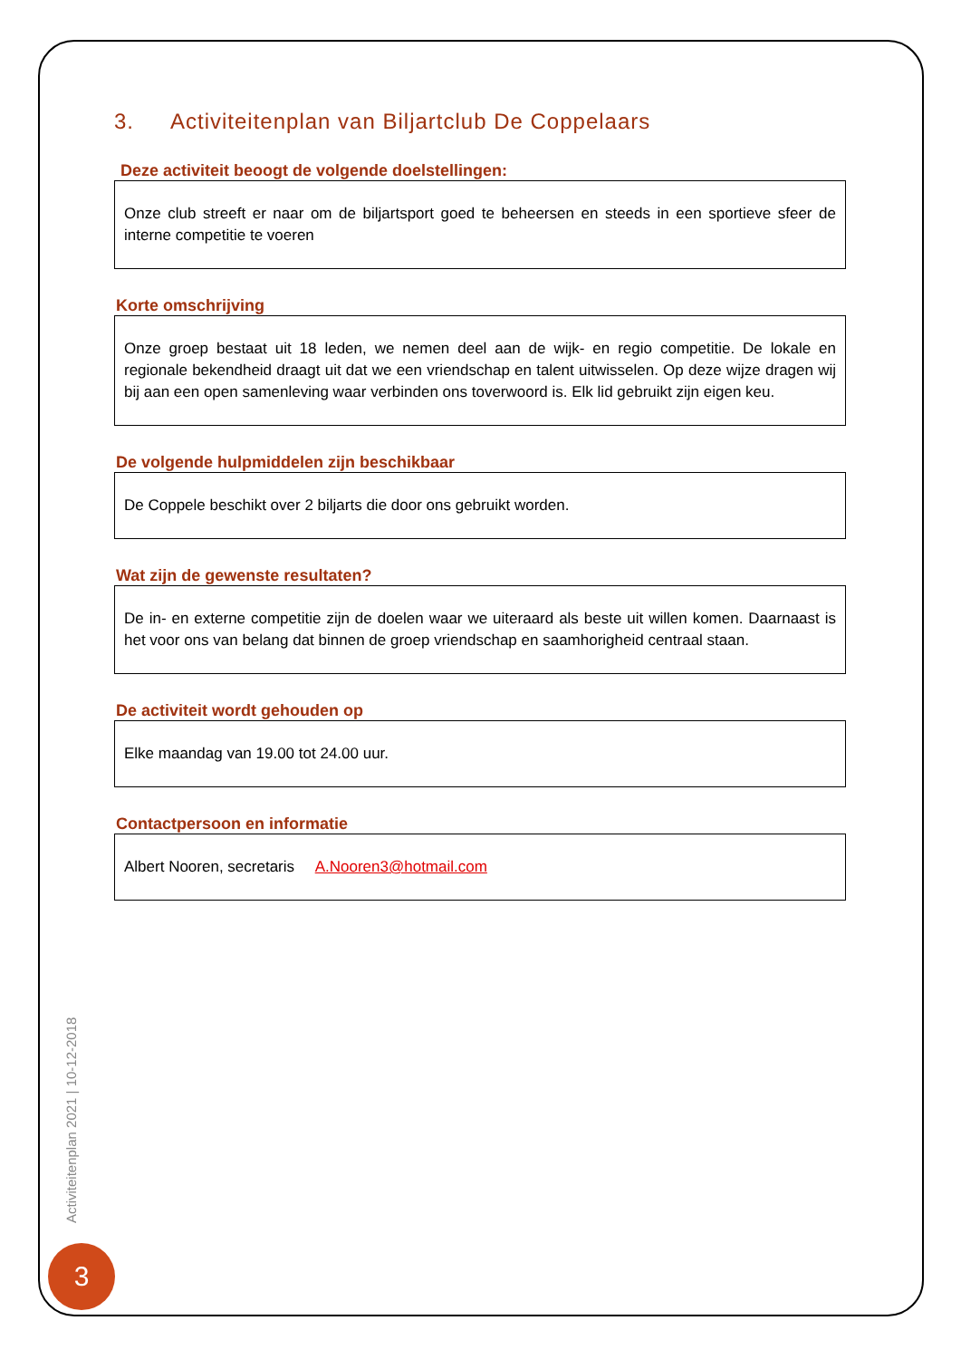3. Activiteitenplan van Biljartclub De Coppelaars
Deze activiteit beoogt de volgende doelstellingen:
Onze club streeft er naar om de biljartsport goed te beheersen en steeds in een sportieve sfeer de interne competitie te voeren
Korte omschrijving
Onze groep bestaat uit 18 leden, we nemen deel aan de wijk- en regio competitie. De lokale en regionale bekendheid draagt uit dat we een vriendschap en talent uitwisselen. Op deze wijze dragen wij bij aan een open samenleving waar verbinden ons toverwoord is. Elk lid gebruikt zijn eigen keu.
De volgende hulpmiddelen zijn beschikbaar
De Coppele beschikt over 2 biljarts die door ons gebruikt worden.
Wat zijn de gewenste resultaten?
De in- en externe competitie zijn de doelen waar we uiteraard als beste uit willen komen. Daarnaast is het voor ons van belang dat binnen de groep vriendschap en saamhorigheid centraal staan.
De activiteit wordt gehouden op
Elke maandag van 19.00 tot 24.00 uur.
Contactpersoon en informatie
Albert Nooren, secretaris A.Nooren3@hotmail.com
Activiteitenplan 2021 | 10-12-2018
3